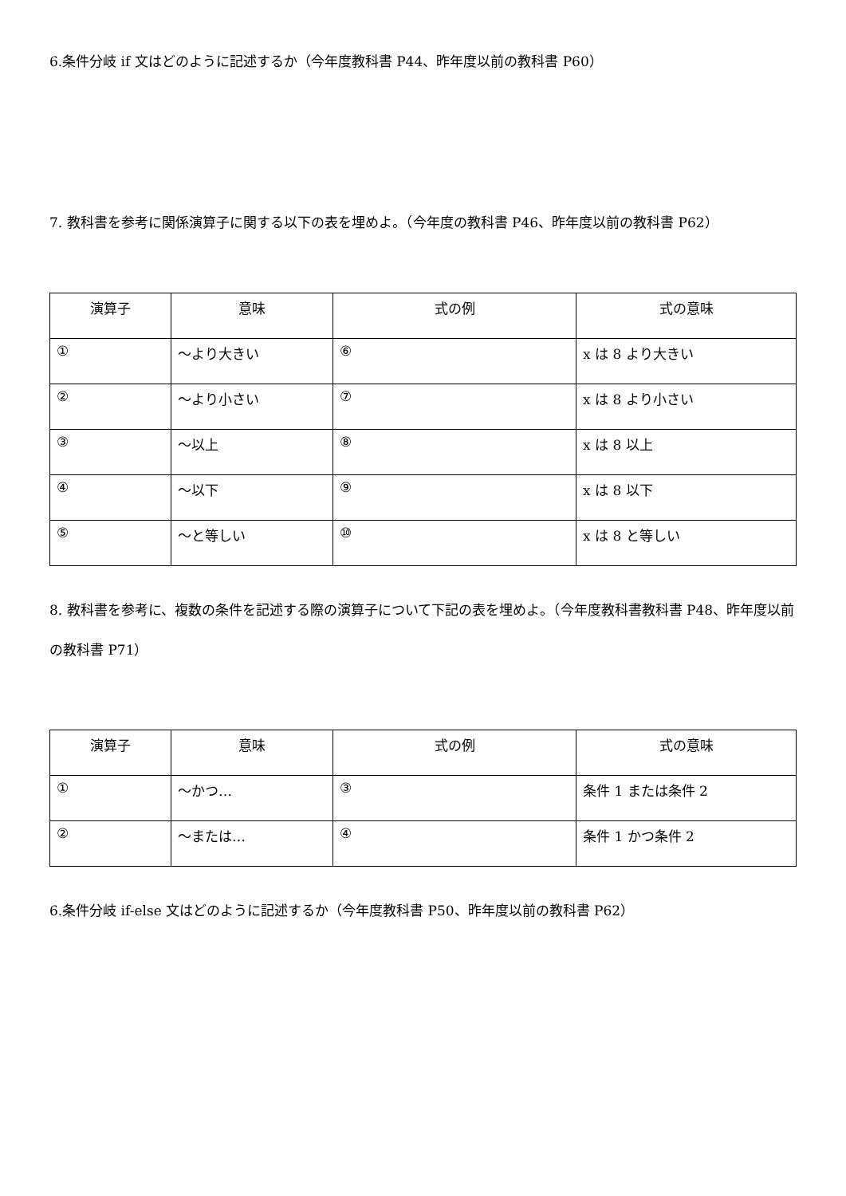6.条件分岐 if 文はどのように記述するか（今年度教科書 P44、昨年度以前の教科書 P60）
7. 教科書を参考に関係演算子に関する以下の表を埋めよ。（今年度の教科書 P46、昨年度以前の教科書 P62）
| 演算子 | 意味 | 式の例 | 式の意味 |
| --- | --- | --- | --- |
| ① | ～より大きい | ⑥ | x は 8 より大きい |
| ② | ～より小さい | ⑦ | x は 8 より小さい |
| ③ | ～以上 | ⑧ | x は 8 以上 |
| ④ | ～以下 | ⑨ | x は 8 以下 |
| ⑤ | ～と等しい | ⑩ | x は 8 と等しい |
8. 教科書を参考に、複数の条件を記述する際の演算子について下記の表を埋めよ。（今年度教科書教科書 P48、昨年度以前の教科書 P71）
| 演算子 | 意味 | 式の例 | 式の意味 |
| --- | --- | --- | --- |
| ① | ～かつ… | ③ | 条件 1 または条件 2 |
| ② | ～または… | ④ | 条件 1 かつ条件 2 |
6.条件分岐 if-else 文はどのように記述するか（今年度教科書 P50、昨年度以前の教科書 P62）